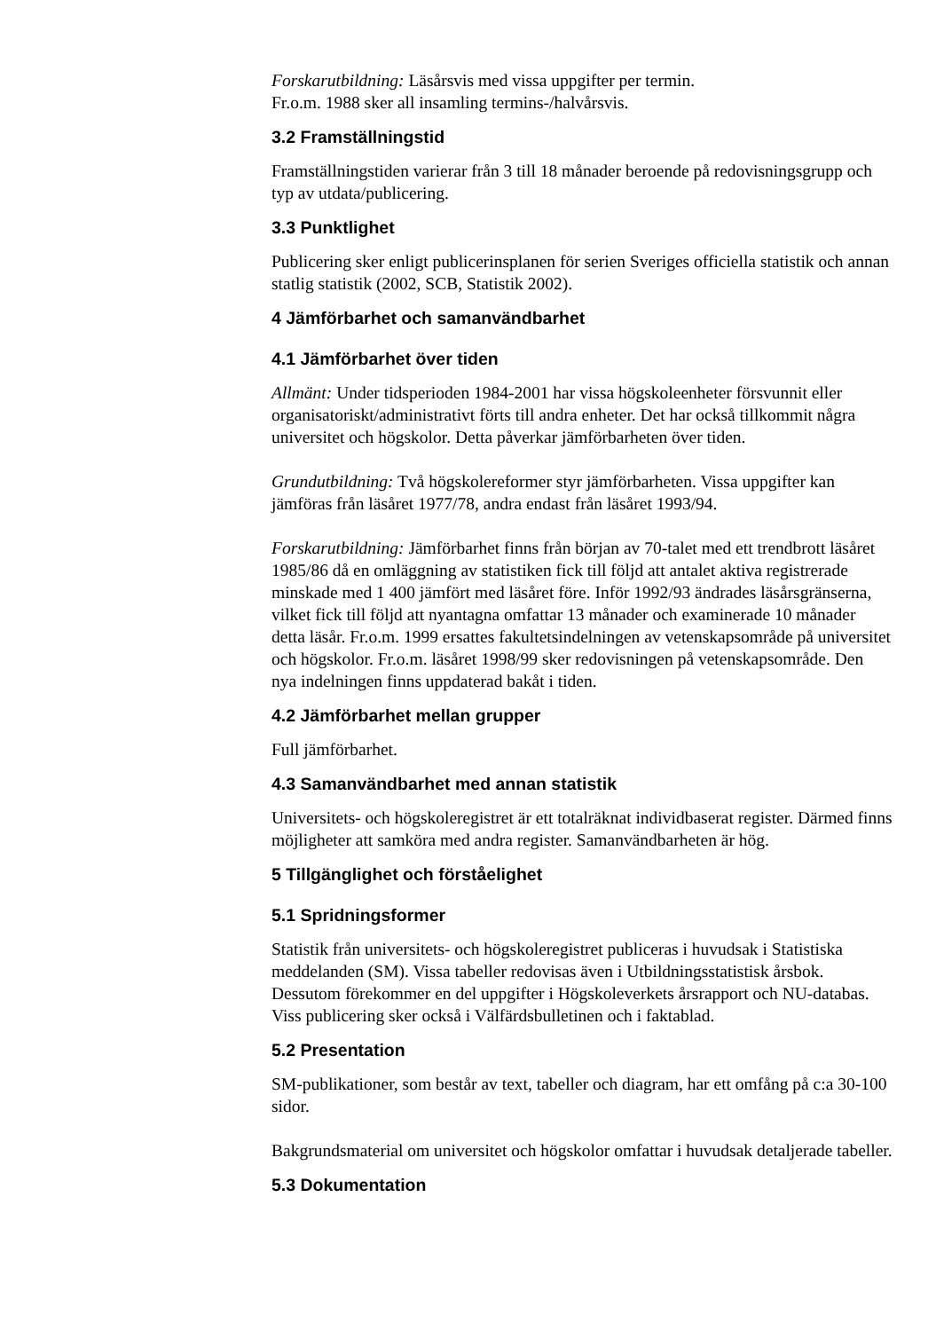Forskarutbildning: Läsårsvis med vissa uppgifter per termin.
Fr.o.m. 1988 sker all insamling termins-/halvårsvis.
3.2 Framställningstid
Framställningstiden varierar från 3 till 18 månader beroende på redovisningsgrupp och typ av utdata/publicering.
3.3 Punktlighet
Publicering sker enligt publicerinsplanen för serien Sveriges officiella statistik och annan statlig statistik (2002, SCB, Statistik 2002).
4 Jämförbarhet och samanvändbarhet
4.1 Jämförbarhet över tiden
Allmänt: Under tidsperioden 1984-2001 har vissa högskoleenheter försvunnit eller organisatoriskt/administrativt förts till andra enheter. Det har också tillkommit några universitet och högskolor. Detta påverkar jämförbarheten över tiden.
Grundutbildning: Två högskolereformer styr jämförbarheten. Vissa uppgifter kan jämföras från läsåret 1977/78, andra endast från läsåret 1993/94.
Forskarutbildning: Jämförbarhet finns från början av 70-talet med ett trendbrott läsåret 1985/86 då en omläggning av statistiken fick till följd att antalet aktiva registrerade minskade med 1 400 jämfört med läsåret före. Inför 1992/93 ändrades läsårsgränserna, vilket fick till följd att nyantagna omfattar 13 månader och examinerade 10 månader detta läsår. Fr.o.m. 1999 ersattes fakultetsindelningen av vetenskapsområde på universitet och högskolor. Fr.o.m. läsåret 1998/99 sker redovisningen på vetenskapsområde. Den nya indelningen finns uppdaterad bakåt i tiden.
4.2 Jämförbarhet mellan grupper
Full jämförbarhet.
4.3 Samanvändbarhet med annan statistik
Universitets- och högskoleregistret är ett totalräknat individbaserat register. Därmed finns möjligheter att samköra med andra register. Samanvändbarheten är hög.
5 Tillgänglighet och förståelighet
5.1 Spridningsformer
Statistik från universitets- och högskoleregistret publiceras i huvudsak i Statistiska meddelanden (SM). Vissa tabeller redovisas även i Utbildningsstatistisk årsbok. Dessutom förekommer en del uppgifter i Högskoleverkets årsrapport och NU-databas. Viss publicering sker också i Välfärdsbulletinen och i faktablad.
5.2 Presentation
SM-publikationer, som består av text, tabeller och diagram, har ett omfång på c:a 30-100 sidor.
Bakgrundsmaterial om universitet och högskolor omfattar i huvudsak detaljerade tabeller.
5.3 Dokumentation